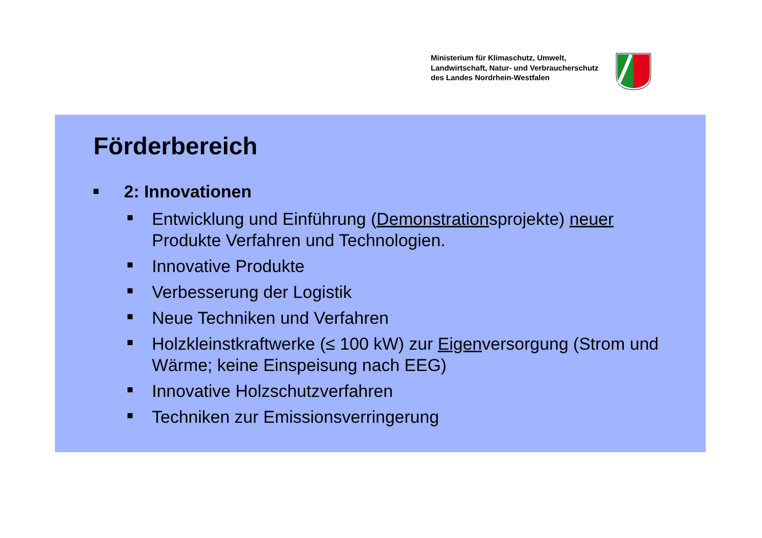Ministerium für Klimaschutz, Umwelt,
Landwirtschaft, Natur- und Verbraucherschutz
des Landes Nordrhein-Westfalen
Förderbereich
2: Innovationen
Entwicklung und Einführung (Demonstrationsprojekte) neuer Produkte Verfahren und Technologien.
Innovative Produkte
Verbesserung der Logistik
Neue Techniken und Verfahren
Holzkleinstkraftwerke (≤ 100 kW) zur Eigenversorgung (Strom und Wärme; keine Einspeisung nach EEG)
Innovative Holzschutzverfahren
Techniken zur Emissionsverringerung